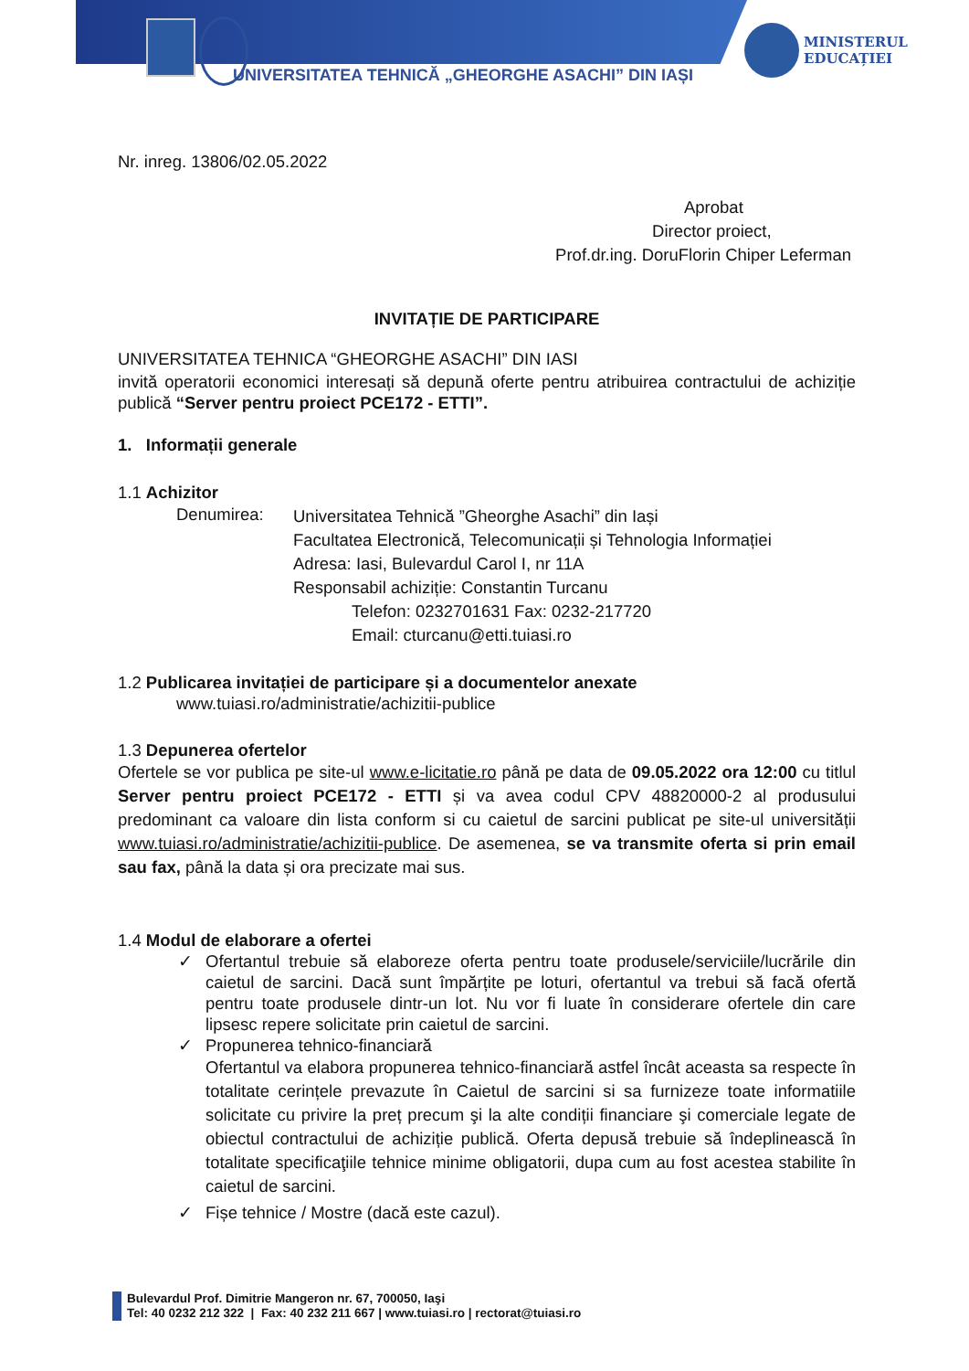UNIVERSITATEA TEHNICĂ „GHEORGHE ASACHI” DIN IAȘI
MINISTERUL
EDUCAȚIEI
Nr. inreg. 13806/02.05.2022
Aprobat
Director proiect,
Prof.dr.ing. DoruFlorin Chiper Leferman
INVITAȚIE DE PARTICIPARE
UNIVERSITATEA TEHNICA “GHEORGHE ASACHI” DIN IASI
invită operatorii economici interesați să depună oferte pentru atribuirea contractului de achiziție publică “Server pentru proiect PCE172 - ETTI”.
1. Informații generale
1.1 Achizitor
Denumirea:
Universitatea Tehnică ”Gheorghe Asachi” din Iași
Facultatea Electronică, Telecomunicații și Tehnologia Informației
Adresa: Iasi, Bulevardul Carol I, nr 11A
Responsabil achiziție: Constantin Turcanu
Telefon: 0232701631 Fax: 0232-217720
Email: cturcanu@etti.tuiasi.ro
1.2 Publicarea invitației de participare și a documentelor anexate
www.tuiasi.ro/administratie/achizitii-publice
1.3 Depunerea ofertelor
Ofertele se vor publica pe site-ul www.e-licitatie.ro până pe data de 09.05.2022 ora 12:00 cu titlul Server pentru proiect PCE172 - ETTI și va avea codul CPV 48820000-2 al produsului predominant ca valoare din lista conform si cu caietul de sarcini publicat pe site-ul universității www.tuiasi.ro/administratie/achizitii-publice. De asemenea, se va transmite oferta si prin email sau fax, până la data și ora precizate mai sus.
1.4 Modul de elaborare a ofertei
✓ Ofertantul trebuie să elaboreze oferta pentru toate produsele/serviciile/lucrările din caietul de sarcini. Dacă sunt împărțite pe loturi, ofertantul va trebui să facă ofertă pentru toate produsele dintr-un lot. Nu vor fi luate în considerare ofertele din care lipsesc repere solicitate prin caietul de sarcini.
✓ Propunerea tehnico-financiară
Ofertantul va elabora propunerea tehnico-financiară astfel încât aceasta sa respecte în totalitate cerințele prevazute în Caietul de sarcini si sa furnizeze toate informatiile solicitate cu privire la preț precum şi la alte condiții financiare şi comerciale legate de obiectul contractului de achiziție publică. Oferta depusă trebuie să îndeplinească în totalitate specificaţiile tehnice minime obligatorii, dupa cum au fost acestea stabilite în caietul de sarcini.
✓ Fișe tehnice / Mostre (dacă este cazul).
Bulevardul Prof. Dimitrie Mangeron nr. 67, 700050, Iaşi
Tel: 40 0232 212 322 | Fax: 40 232 211 667 | www.tuiasi.ro | rectorat@tuiasi.ro